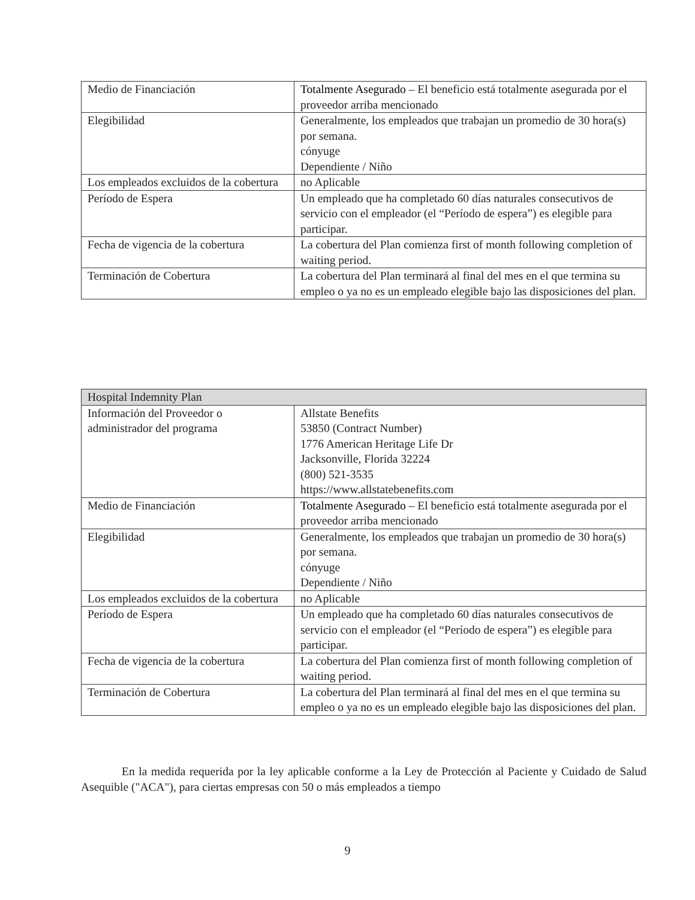| Medio de Financiación | Totalmente Asegurado – El beneficio está totalmente asegurada por el proveedor arriba mencionado |
| Elegibilidad | Generalmente, los empleados que trabajan un promedio de 30 hora(s) por semana. cónyuge Dependiente / Niño |
| Los empleados excluidos de la cobertura | no Aplicable |
| Período de Espera | Un empleado que ha completado 60 días naturales consecutivos de servicio con el empleador (el “Período de espera”) es elegible para participar. |
| Fecha de vigencia de la cobertura | La cobertura del Plan comienza first of month following completion of waiting period. |
| Terminación de Cobertura | La cobertura del Plan terminará al final del mes en el que termina su empleo o ya no es un empleado elegible bajo las disposiciones del plan. |
| Hospital Indemnity Plan | |
| Información del Proveedor o administrador del programa | Allstate Benefits 53850 (Contract Number) 1776 American Heritage Life Dr Jacksonville, Florida 32224 (800) 521-3535 https://www.allstatebenefits.com |
| Medio de Financiación | Totalmente Asegurado – El beneficio está totalmente asegurada por el proveedor arriba mencionado |
| Elegibilidad | Generalmente, los empleados que trabajan un promedio de 30 hora(s) por semana. cónyuge Dependiente / Niño |
| Los empleados excluidos de la cobertura | no Aplicable |
| Período de Espera | Un empleado que ha completado 60 días naturales consecutivos de servicio con el empleador (el “Período de espera”) es elegible para participar. |
| Fecha de vigencia de la cobertura | La cobertura del Plan comienza first of month following completion of waiting period. |
| Terminación de Cobertura | La cobertura del Plan terminará al final del mes en el que termina su empleo o ya no es un empleado elegible bajo las disposiciones del plan. |
En la medida requerida por la ley aplicable conforme a la Ley de Protección al Paciente y Cuidado de Salud Asequible ("ACA"), para ciertas empresas con 50 o más empleados a tiempo
9